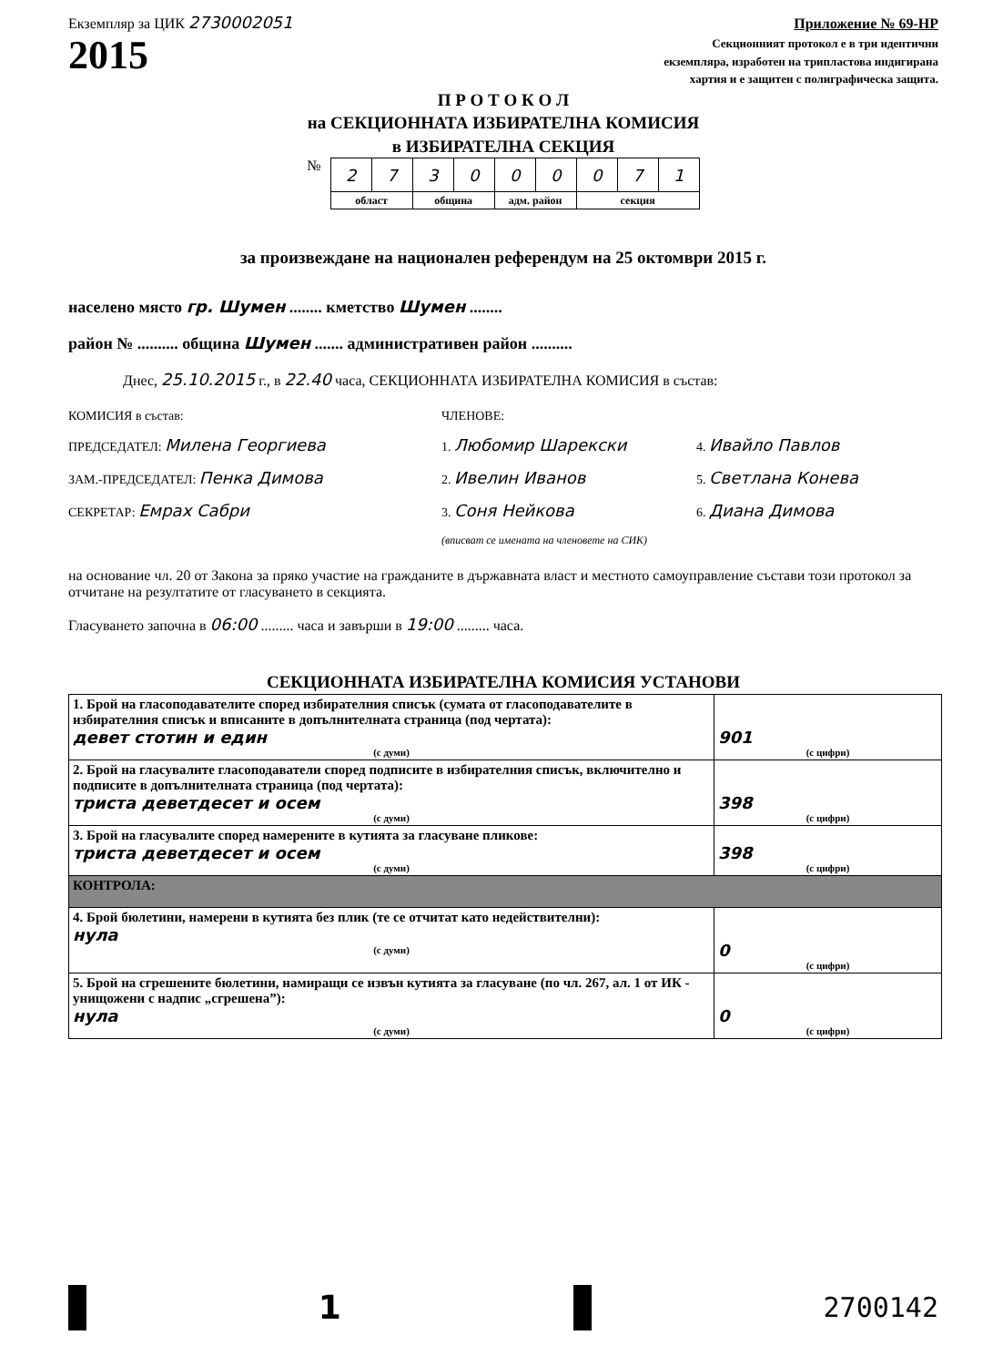Екземпляр за ЦИК 2730002051
2015
Приложение № 69-НР
Секционният протокол е в три идентични
екземпляра, изработен на трипластова индигирана
хартия и е защитен с полиграфическа защита.
П Р О Т О К О Л
на СЕКЦИОННАТА ИЗБИРАТЕЛНА КОМИСИЯ
в ИЗБИРАТЕЛНА СЕКЦИЯ
№
| 2 | 7 | 3 | 0 | 0 | 0 | 0 | 7 | 1 |
| област | | община | | адм. район | | секция | | |
за произвеждане на национален референдум на 25 октомври 2015 г.
населено място гр. Шумен ........ кметство Шумен ........
район № .......... община Шумен ....... административен район ..........
Днес, 25.10.2015 г., в 22.40 часа, СЕКЦИОННАТА ИЗБИРАТЕЛНА КОМИСИЯ в състав:
КОМИСИЯ в състав:
ПРЕДСЕДАТЕЛ: Милена Георгиева
ЗАМ.-ПРЕДСЕДАТЕЛ: Пенка Димова
СЕКРЕТАР: Емрах Сабри
ЧЛЕНОВЕ:
1. Любомир Шарекски
2. Ивелин Иванов
3. Соня Нейкова
(вписват се имената на членовете на СИК)
4. Ивайло Павлов
5. Светлана Конева
6. Диана Димова
на основание чл. 20 от Закона за пряко участие на гражданите в държавната власт и местното самоуправление състави този протокол за отчитане на резултатите от гласуването в секцията.
Гласуването започна в 06:00 ......... часа и завърши в 19:00 ......... часа.
СЕКЦИОННАТА ИЗБИРАТЕЛНА КОМИСИЯ УСТАНОВИ
| 1. Брой на гласоподавателите според избирателния списък (сумата от гласоподавателите в избирателния списък и вписаните в допълнителната страница (под чертата): девет стотин и един (с думи) | 901 (с цифри) |
| 2. Брой на гласувалите гласоподаватели според подписите в избирателния списък, включително и подписите в допълнителната страница (под чертата): триста деветдесет и осем (с думи) | 398 (с цифри) |
| 3. Брой на гласувалите според намерените в кутията за гласуване пликове: триста деветдесет и осем (с думи) | 398 (с цифри) |
| КОНТРОЛА: | |
| 4. Брой бюлетини, намерени в кутията без плик (те се отчитат като недействителни): нула (с думи) | 0 (с цифри) |
| 5. Брой на сгрешените бюлетини, намиращи се извън кутията за гласуване (по чл. 267, ал. 1 от ИК - унищожени с надпис „сгрешена”): нула (с думи) | 0 (с цифри) |
1
2700142